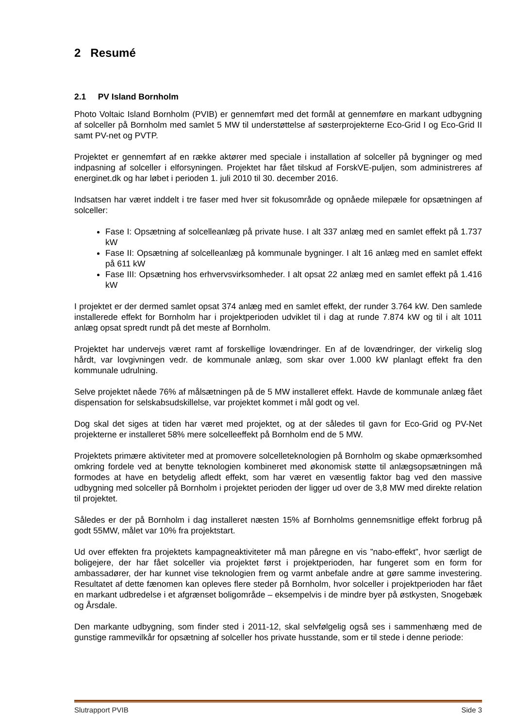2 Resumé
2.1 PV Island Bornholm
Photo Voltaic Island Bornholm (PVIB) er gennemført med det formål at gennemføre en markant udbygning af solceller på Bornholm med samlet 5 MW til understøttelse af søsterprojekterne Eco-Grid I og Eco-Grid II samt PV-net og PVTP.
Projektet er gennemført af en række aktører med speciale i installation af solceller på bygninger og med indpasning af solceller i elforsyningen. Projektet har fået tilskud af ForskVE-puljen, som administreres af energinet.dk og har løbet i perioden 1. juli 2010 til 30. december 2016.
Indsatsen har været inddelt i tre faser med hver sit fokusområde og opnåede milepæle for opsætningen af solceller:
Fase I: Opsætning af solcelleanlæg på private huse. I alt 337 anlæg med en samlet effekt på 1.737 kW
Fase II: Opsætning af solcelleanlæg på kommunale bygninger. I alt 16 anlæg med en samlet effekt på 611 kW
Fase III: Opsætning hos erhvervsvirksomheder. I alt opsat 22 anlæg med en samlet effekt på 1.416 kW
I projektet er der dermed samlet opsat 374 anlæg med en samlet effekt, der runder 3.764 kW. Den samlede installerede effekt for Bornholm har i projektperioden udviklet til i dag at runde 7.874 kW og til i alt 1011 anlæg opsat spredt rundt på det meste af Bornholm.
Projektet har undervejs været ramt af forskellige lovændringer. En af de lovændringer, der virkelig slog hårdt, var lovgivningen vedr. de kommunale anlæg, som skar over 1.000 kW planlagt effekt fra den kommunale udrulning.
Selve projektet nåede 76% af målsætningen på de 5 MW installeret effekt. Havde de kommunale anlæg fået dispensation for selskabsudskillelse, var projektet kommet i mål godt og vel.
Dog skal det siges at tiden har været med projektet, og at der således til gavn for Eco-Grid og PV-Net projekterne er installeret 58% mere solcelleeffekt på Bornholm end de 5 MW.
Projektets primære aktiviteter med at promovere solcelleteknologien på Bornholm og skabe opmærksomhed omkring fordele ved at benytte teknologien kombineret med økonomisk støtte til anlægsopsætningen må formodes at have en betydelig afledt effekt, som har været en væsentlig faktor bag ved den massive udbygning med solceller på Bornholm i projektet perioden der ligger ud over de 3,8 MW med direkte relation til projektet.
Således er der på Bornholm i dag installeret næsten 15% af Bornholms gennemsnitlige effekt forbrug på godt 55MW, målet var 10% fra projektstart.
Ud over effekten fra projektets kampagneaktiviteter må man påregne en vis ”nabo-effekt”, hvor særligt de boligejere, der har fået solceller via projektet først i projektperioden, har fungeret som en form for ambassadører, der har kunnet vise teknologien frem og varmt anbefale andre at gøre samme investering. Resultatet af dette fænomen kan opleves flere steder på Bornholm, hvor solceller i projektperioden har fået en markant udbredelse i et afgrænset boligområde – eksempelvis i de mindre byer på østkysten, Snogebæk og Årsdale.
Den markante udbygning, som finder sted i 2011-12, skal selvfølgelig også ses i sammenhæng med de gunstige rammevilkår for opsætning af solceller hos private husstande, som er til stede i denne periode:
Slutrapport PVIB Side 3